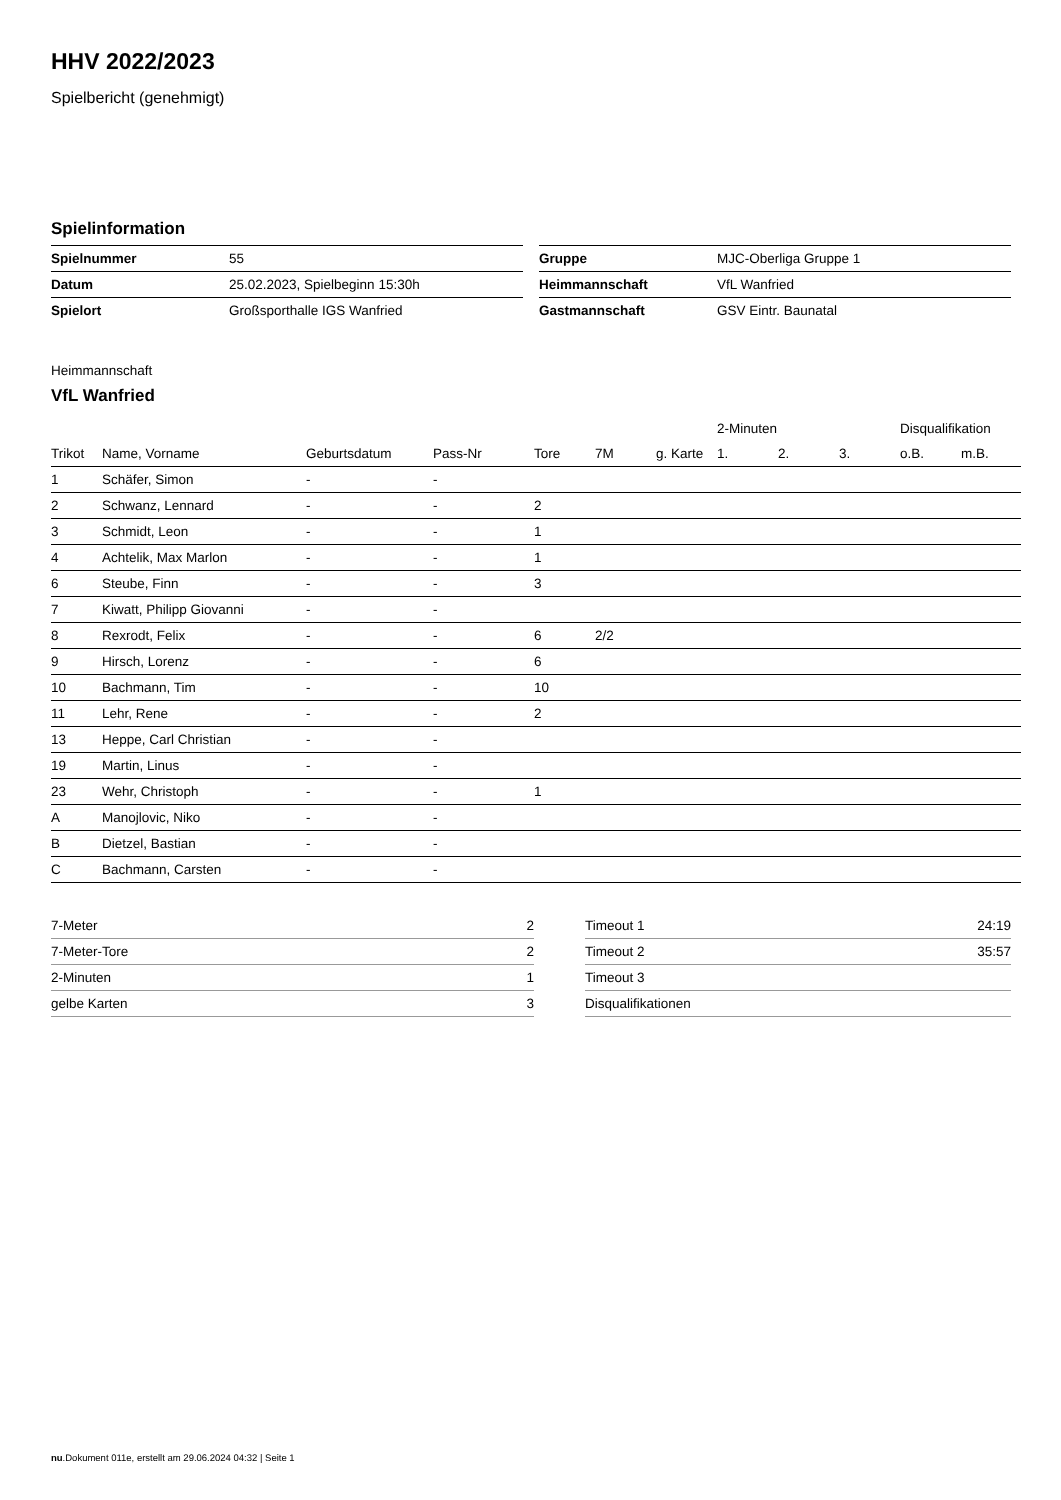HHV 2022/2023
Spielbericht (genehmigt)
Spielinformation
| Spielnummer | 55 |
| Datum | 25.02.2023, Spielbeginn 15:30h |
| Spielort | Großsporthalle IGS Wanfried |
| Gruppe | MJC-Oberliga Gruppe 1 |
| Heimmannschaft | VfL Wanfried |
| Gastmannschaft | GSV Eintr. Baunatal |
Heimmannschaft
VfL Wanfried
| | | | | | | | 2-Minuten | | | Disqualifikation | |
| --- | --- | --- | --- | --- | --- | --- | --- | --- | --- | --- | --- |
| Trikot | Name, Vorname | Geburtsdatum | Pass-Nr | Tore | 7M | g. Karte | 1. | 2. | 3. | o.B. | m.B. |
| 1 | Schäfer, Simon | - | - | | | | | | | | |
| 2 | Schwanz, Lennard | - | - | 2 | | | | | | | |
| 3 | Schmidt, Leon | - | - | 1 | | | | | | | |
| 4 | Achtelik, Max Marlon | - | - | 1 | | | | | | | |
| 6 | Steube, Finn | - | - | 3 | | | | | | | |
| 7 | Kiwatt, Philipp Giovanni | - | - | | | | | | | | |
| 8 | Rexrodt, Felix | - | - | 6 | 2/2 | | | | | | |
| 9 | Hirsch, Lorenz | - | - | 6 | | | | | | | |
| 10 | Bachmann, Tim | - | - | 10 | | | | | | | |
| 11 | Lehr, Rene | - | - | 2 | | | | | | | |
| 13 | Heppe, Carl Christian | - | - | | | | | | | | |
| 19 | Martin, Linus | - | - | | | | | | | | |
| 23 | Wehr, Christoph | - | - | 1 | | | | | | | |
| A | Manojlovic, Niko | - | - | | | | | | | | |
| B | Dietzel, Bastian | - | - | | | | | | | | |
| C | Bachmann, Carsten | - | - | | | | | | | | |
| 7-Meter | 2 |
| 7-Meter-Tore | 2 |
| 2-Minuten | 1 |
| gelbe Karten | 3 |
| Timeout 1 | 24:19 |
| Timeout 2 | 35:57 |
| Timeout 3 | |
| Disqualifikationen | |
nu.Dokument 011e, erstellt am 29.06.2024 04:32 | Seite 1